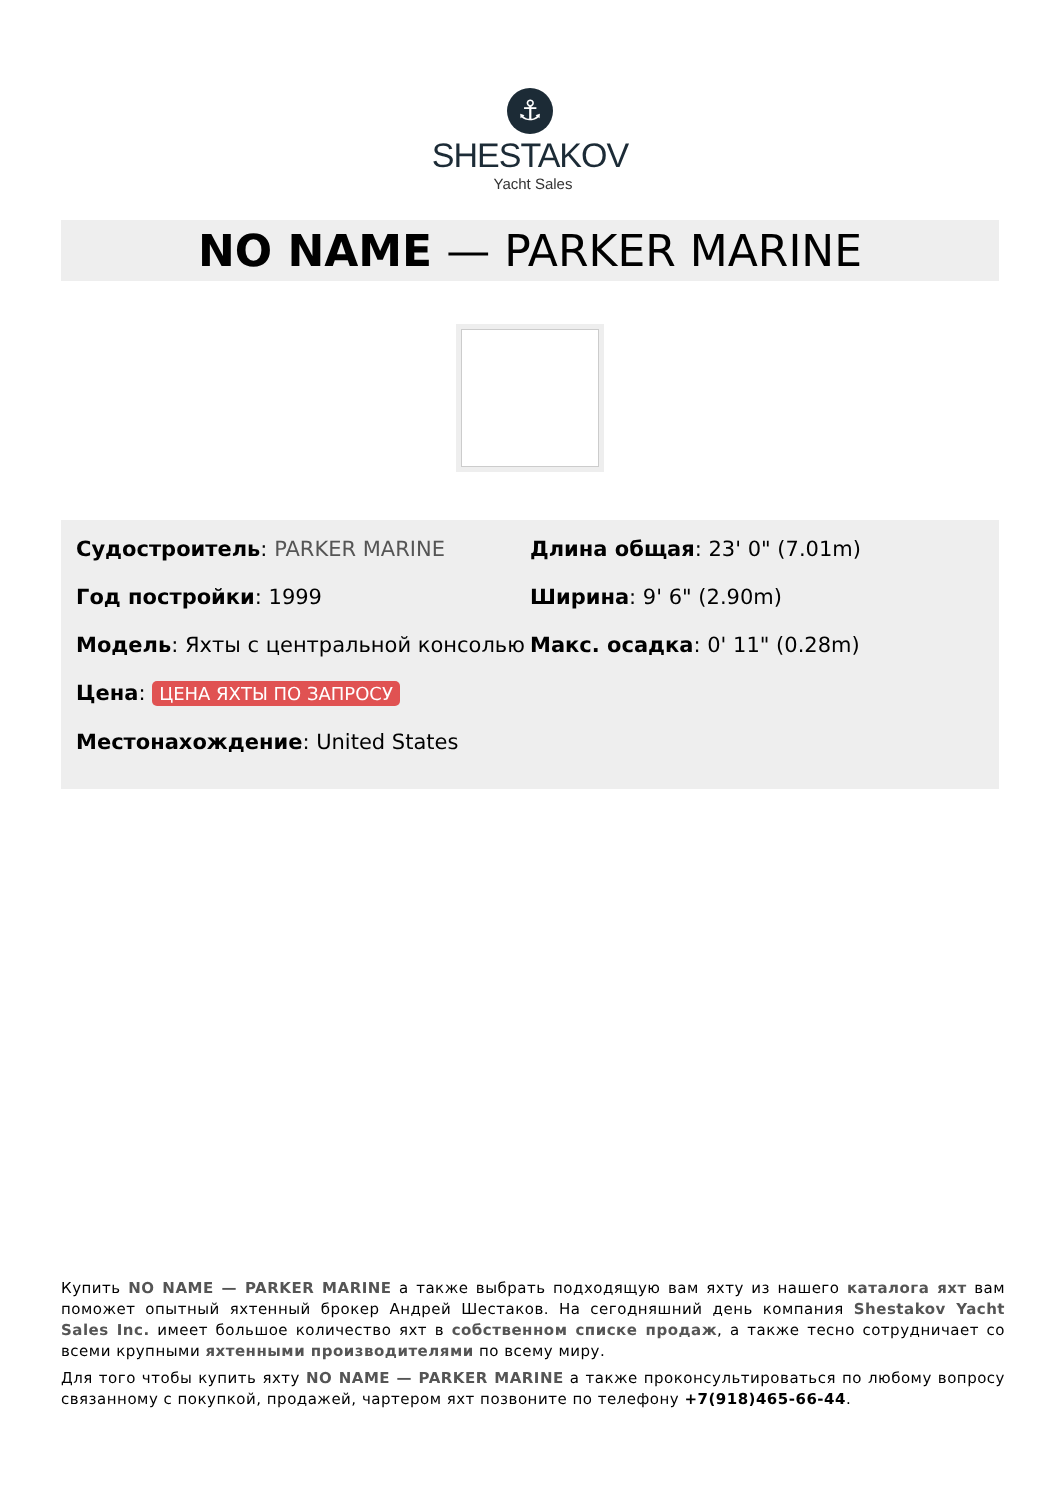⚓
SHESTAKOV
Yacht Sales
NO NAME — PARKER MARINE
Судостроитель: PARKER MARINE
Год постройки: 1999
Модель: Яхты с центральной консолью
Цена: ЦЕНА ЯХТЫ ПО ЗАПРОСУ
Местонахождение: United States
Длина общая: 23' 0" (7.01m)
Ширина: 9' 6" (2.90m)
Макс. осадка: 0' 11" (0.28m)
Купить NO NAME — PARKER MARINE а также выбрать подходящую вам яхту из нашего каталога яхт вам поможет опытный яхтенный брокер Андрей Шестаков. На сегодняшний день компания Shestakov Yacht Sales Inc. имеет большое количество яхт в собственном списке продаж, а также тесно сотрудничает со всеми крупными яхтенными производителями по всему миру.
Для того чтобы купить яхту NO NAME — PARKER MARINE а также проконсультироваться по любому вопросу связанному с покупкой, продажей, чартером яхт позвоните по телефону +7(918)465-66-44.